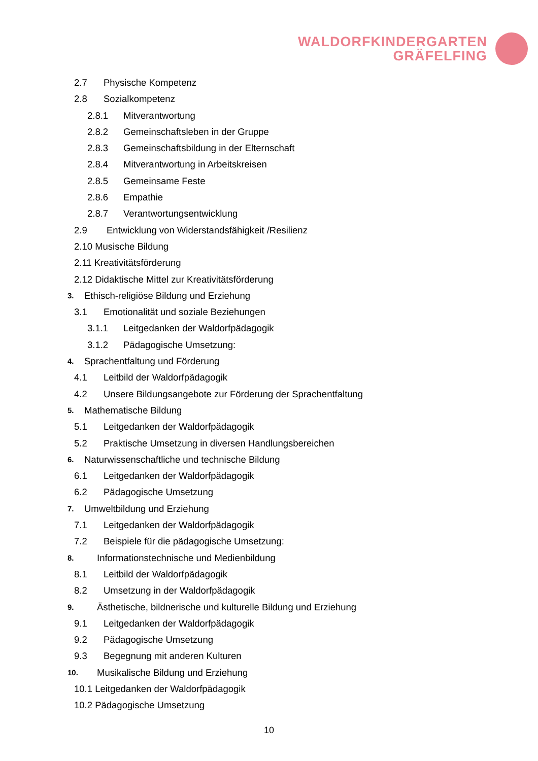WALDORFKINDERGARTEN
GRÄFELFING
2.7 Physische Kompetenz
2.8 Sozialkompetenz
2.8.1 Mitverantwortung
2.8.2 Gemeinschaftsleben in der Gruppe
2.8.3 Gemeinschaftsbildung in der Elternschaft
2.8.4 Mitverantwortung in Arbeitskreisen
2.8.5 Gemeinsame Feste
2.8.6 Empathie
2.8.7 Verantwortungsentwicklung
2.9 Entwicklung von Widerstandsfähigkeit /Resilienz
2.10 Musische Bildung
2.11 Kreativitätsförderung
2.12 Didaktische Mittel zur Kreativitätsförderung
3. Ethisch-religiöse Bildung und Erziehung
3.1 Emotionalität und soziale Beziehungen
3.1.1 Leitgedanken der Waldorfpädagogik
3.1.2 Pädagogische Umsetzung:
4. Sprachentfaltung und Förderung
4.1 Leitbild der Waldorfpädagogik
4.2 Unsere Bildungsangebote zur Förderung der Sprachentfaltung
5. Mathematische Bildung
5.1 Leitgedanken der Waldorfpädagogik
5.2 Praktische Umsetzung in diversen Handlungsbereichen
6. Naturwissenschaftliche und technische Bildung
6.1 Leitgedanken der Waldorfpädagogik
6.2 Pädagogische Umsetzung
7. Umweltbildung und Erziehung
7.1 Leitgedanken der Waldorfpädagogik
7.2 Beispiele für die pädagogische Umsetzung:
8. Informationstechnische und Medienbildung
8.1 Leitbild der Waldorfpädagogik
8.2 Umsetzung in der Waldorfpädagogik
9. Ästhetische, bildnerische und kulturelle Bildung und Erziehung
9.1 Leitgedanken der Waldorfpädagogik
9.2 Pädagogische Umsetzung
9.3 Begegnung mit anderen Kulturen
10. Musikalische Bildung und Erziehung
10.1 Leitgedanken der Waldorfpädagogik
10.2 Pädagogische Umsetzung
10